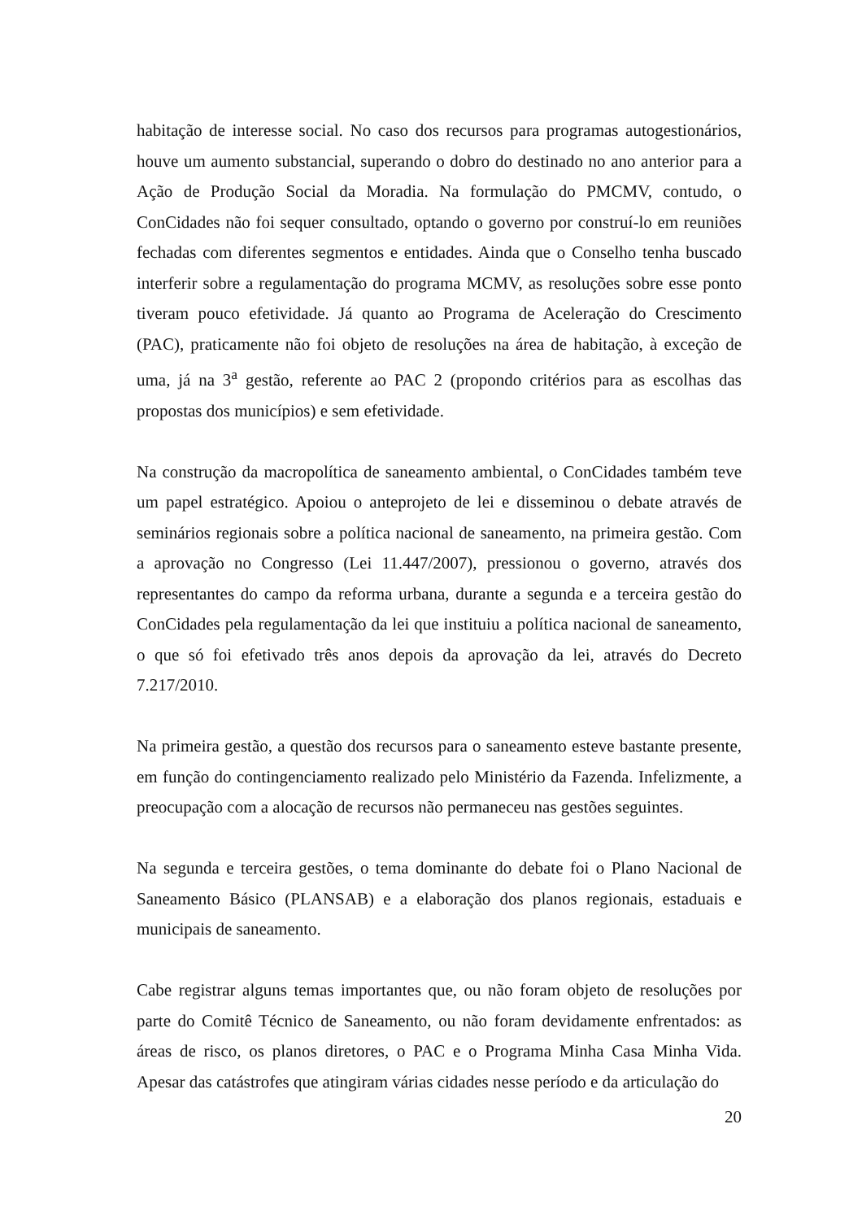habitação de interesse social. No caso dos recursos para programas autogestionários, houve um aumento substancial, superando o dobro do destinado no ano anterior para a Ação de Produção Social da Moradia. Na formulação do PMCMV, contudo, o ConCidades não foi sequer consultado, optando o governo por construí-lo em reuniões fechadas com diferentes segmentos e entidades. Ainda que o Conselho tenha buscado interferir sobre a regulamentação do programa MCMV, as resoluções sobre esse ponto tiveram pouco efetividade. Já quanto ao Programa de Aceleração do Crescimento (PAC), praticamente não foi objeto de resoluções na área de habitação, à exceção de uma, já na 3<sup>a</sup> gestão, referente ao PAC 2 (propondo critérios para as escolhas das propostas dos municípios) e sem efetividade.
Na construção da macropolítica de saneamento ambiental, o ConCidades também teve um papel estratégico. Apoiou o anteprojeto de lei e disseminou o debate através de seminários regionais sobre a política nacional de saneamento, na primeira gestão. Com a aprovação no Congresso (Lei 11.447/2007), pressionou o governo, através dos representantes do campo da reforma urbana, durante a segunda e a terceira gestão do ConCidades pela regulamentação da lei que instituiu a política nacional de saneamento, o que só foi efetivado três anos depois da aprovação da lei, através do Decreto 7.217/2010.
Na primeira gestão, a questão dos recursos para o saneamento esteve bastante presente, em função do contingenciamento realizado pelo Ministério da Fazenda. Infelizmente, a preocupação com a alocação de recursos não permaneceu nas gestões seguintes.
Na segunda e terceira gestões, o tema dominante do debate foi o Plano Nacional de Saneamento Básico (PLANSAB) e a elaboração dos planos regionais, estaduais e municipais de saneamento.
Cabe registrar alguns temas importantes que, ou não foram objeto de resoluções por parte do Comitê Técnico de Saneamento, ou não foram devidamente enfrentados: as áreas de risco, os planos diretores, o PAC e o Programa Minha Casa Minha Vida. Apesar das catástrofes que atingiram várias cidades nesse período e da articulação do
20